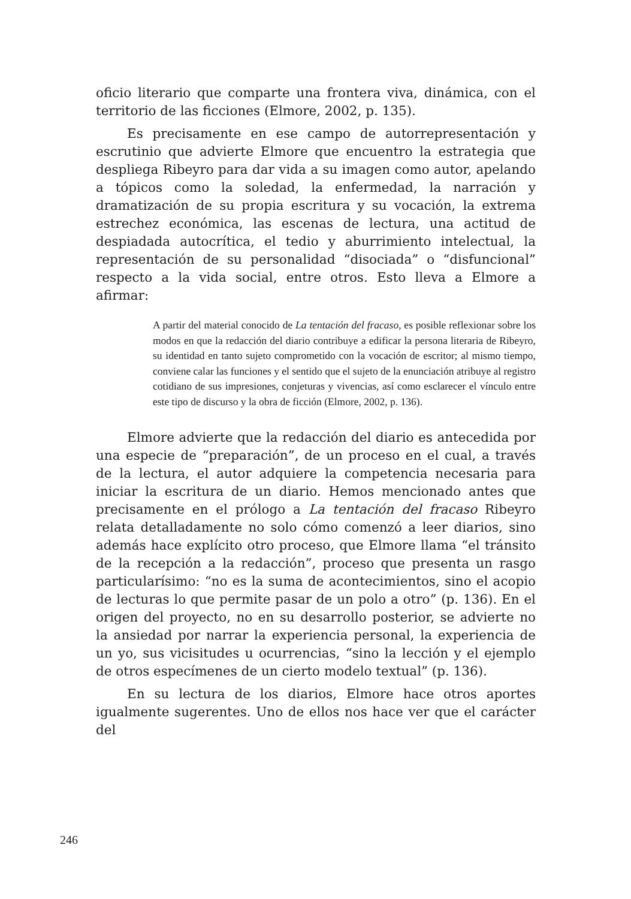oficio literario que comparte una frontera viva, dinámica, con el territorio de las ficciones (Elmore, 2002, p. 135).
Es precisamente en ese campo de autorrepresentación y escrutinio que advierte Elmore que encuentro la estrategia que despliega Ribeyro para dar vida a su imagen como autor, apelando a tópicos como la soledad, la enfermedad, la narración y dramatización de su propia escritura y su vocación, la extrema estrechez económica, las escenas de lectura, una actitud de despiadada autocrítica, el tedio y aburrimiento intelectual, la representación de su personalidad “disociada” o “disfuncional” respecto a la vida social, entre otros. Esto lleva a Elmore a afirmar:
A partir del material conocido de La tentación del fracaso, es posible reflexionar sobre los modos en que la redacción del diario contribuye a edificar la persona literaria de Ribeyro, su identidad en tanto sujeto comprometido con la vocación de escritor; al mismo tiempo, conviene calar las funciones y el sentido que el sujeto de la enunciación atribuye al registro cotidiano de sus impresiones, conjeturas y vivencias, así como esclarecer el vínculo entre este tipo de discurso y la obra de ficción (Elmore, 2002, p. 136).
Elmore advierte que la redacción del diario es antecedida por una especie de “preparación”, de un proceso en el cual, a través de la lectura, el autor adquiere la competencia necesaria para iniciar la escritura de un diario. Hemos mencionado antes que precisamente en el prólogo a La tentación del fracaso Ribeyro relata detalladamente no solo cómo comenzó a leer diarios, sino además hace explícito otro proceso, que Elmore llama “el tránsito de la recepción a la redacción”, proceso que presenta un rasgo particularísimo: “no es la suma de acontecimientos, sino el acopio de lecturas lo que permite pasar de un polo a otro” (p. 136). En el origen del proyecto, no en su desarrollo posterior, se advierte no la ansiedad por narrar la experiencia personal, la experiencia de un yo, sus vicisitudes u ocurrencias, “sino la lección y el ejemplo de otros especímenes de un cierto modelo textual” (p. 136).
En su lectura de los diarios, Elmore hace otros aportes igualmente sugerentes. Uno de ellos nos hace ver que el carácter del
246